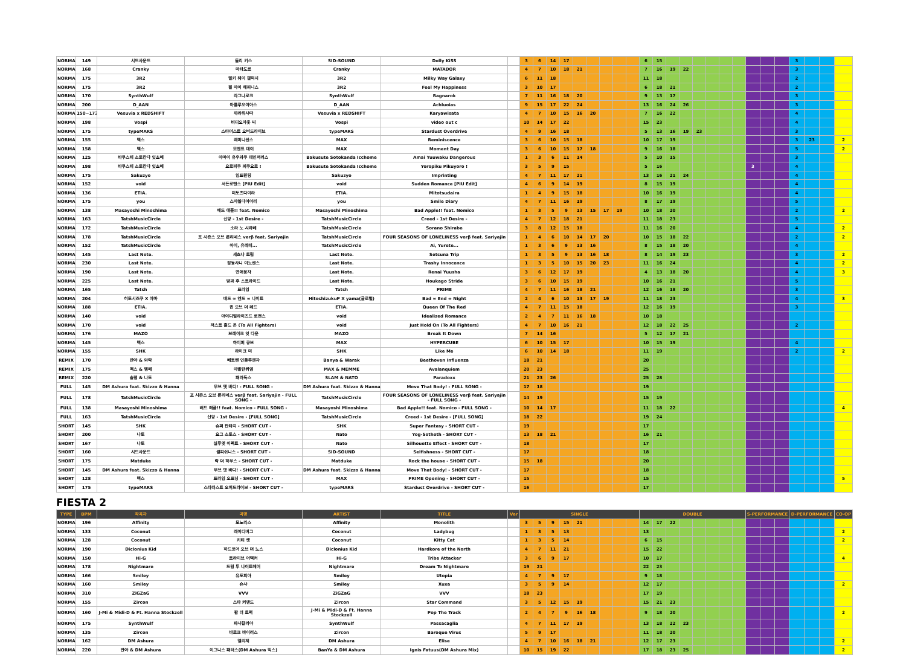| NORMAL | 149 | 시드사운드 | 돌리 키스 | SID-SOUND | Dolly KiSS | | 3 | 6 | 14 | 17 | | | | | | 6 | 15 | | | | | | | | | | 3 | | | |
| NORMAL | 168 | Cranky | 마타도르 | Cranky | MATADOR | | 4 | 7 | 10 | 18 | 21 | | | | | 7 | 16 | 19 | 22 | | | | | | | | 3 | | | |
| NORMAL | 175 | 3R2 | 밀키 웨이 갤럭시 | 3R2 | Milky Way Galaxy | | 6 | 11 | 18 | | | | | | | 11 | 18 | | | | | | | | | | 2 | | | |
| NORMAL | 175 | 3R2 | 필 마이 해피니스 | 3R2 | Feel My Happiness | | 3 | 10 | 17 | | | | | | | 6 | 18 | 21 | | | | | | | | | 2 | | | |
| NORMAL | 170 | SynthWulf | 라그나로크 | SynthWulf | Ragnarok | | 7 | 11 | 16 | 18 | 20 | | | | | 9 | 13 | 17 | | | | | | | | | 3 | | | |
| NORMAL | 200 | D_AAN | 아클루오이아스 | D_AAN | Achluoias | | 9 | 15 | 17 | 22 | 24 | | | | | 13 | 16 | 24 | 26 | | | | | | | | 3 | | | |
| NORMAL | 150~173 | Vesuvia x REDSHIFT | 까랴위사따 | Vesuvia x REDSHIFT | Karyawisata | | 4 | 7 | 10 | 15 | 16 | 20 | | | | 7 | 16 | 22 | | | | | | | | | 4 | | | |
| NORMAL | 198 | Vospi | 비디오아웃 씨 | Vospi | video out c | | 10 | 14 | 17 | 22 | | | | | | 15 | 23 | | | | | | | | | | 4 | | | |
| NORMAL | 175 | typeMARS | 스타더스트 오버드라이브 | typeMARS | Stardust Overdrive | | 4 | 9 | 16 | 18 | | | | | | 5 | 13 | 16 | 19 | 23 | | | | | | | 3 | | | |
| NORMAL | 155 | 맥스 | 레미니센스 | MAX | Reminiscence | | 3 | 6 | 10 | 15 | 18 | | | | | 10 | 17 | 19 | | | | | | | | | 3 | 23 | | 2 |
| NORMAL | 158 | 맥스 | 모멘트 데이 | MAX | Moment Day | | 3 | 6 | 10 | 15 | 17 | 18 | | | | 9 | 16 | 18 | | | | | | | | | 5 | | | 2 |
| NORMAL | 125 | 바쿠스테 소토칸다 잇초메 | 아마이 유우와쿠 데인저러스 | Bakusute Sotokanda Icchome | Amai Yuuwaku Dangerous | | 1 | 3 | 6 | 11 | 14 | | | | | 5 | 10 | 15 | | | | | | | | | 3 | | | |
| NORMAL | 198 | 바쿠스테 소토칸다 잇초메 | 요로피쿠 피쿠요로 ! | Bakusute Sotokanda Icchome | Yoropiku Pikuyoro ! | | 3 | 5 | 9 | 15 | | | | | | 5 | 16 | | | | | | | 3 | | | 4 | | | |
| NORMAL | 175 | Sakuzyo | 임프린팅 | Sakuzyo | Imprinting | | 4 | 7 | 11 | 17 | 21 | | | | | 13 | 16 | 21 | 24 | | | | | | | | 4 | | | |
| NORMAL | 152 | void | 서든로맨스 [PIU Edit] | void | Sudden Romance [PIU Edit] | | 4 | 6 | 9 | 14 | 19 | | | | | 8 | 15 | 19 | | | | | | | | | 4 | | | |
| NORMAL | 136 | ETIA. | 미토츠다이라 | ETIA. | Mitotsudaira | | 1 | 4 | 9 | 15 | 18 | | | | | 10 | 16 | 19 | | | | | | | | | 4 | | | |
| NORMAL | 175 | you | 스마일다이어리 | you | Smile Diary | | 4 | 7 | 11 | 16 | 19 | | | | | 8 | 17 | 19 | | | | | | | | | 5 | | | |
| NORMAL | 138 | Masayoshi Minoshima | 배드 애플!! feat. Nomico | Masayoshi Minoshima | Bad Apple!! feat. Nomico | | 1 | 3 | 5 | 9 | 13 | 15 | 17 | 19 | | 10 | 18 | 20 | | | | | | | | | 2 | | | 2 |
| NORMAL | 163 | TatshMusicCircle | 신앙 - 1st Desire - | TatshMusicCircle | Creed - 1st Desire - | | 4 | 7 | 12 | 18 | 21 | | | | | 11 | 18 | 23 | | | | | | | | | 5 | | | |
| NORMAL | 172 | TatshMusicCircle | 소라 노 시라베 | TatshMusicCircle | Sorano Shirabe | | 3 | 8 | 12 | 15 | 18 | | | | | 11 | 16 | 20 | | | | | | | | | 4 | | | 2 |
| NORMAL | 178 | TatshMusicCircle | 포 시즌스 오브 론리네스 verβ feat. Sariyajin | TatshMusicCircle | FOUR SEASONS OF LONELINESS verβ feat. Sariyajin | | 1 | 4 | 6 | 10 | 14 | 17 | 20 | | | 10 | 15 | 18 | 22 | | | | | | | | 2 | | | 2 |
| NORMAL | 152 | TatshMusicCircle | 아이, 유레테... | TatshMusicCircle | Ai, Yurete... | | 1 | 3 | 6 | 9 | 13 | 16 | | | | 8 | 15 | 18 | 20 | | | | | | | | 4 | | | |
| NORMAL | 145 | Last Note. | 세츠나 트립 | Last Note. | Setsuna Trip | | 1 | 3 | 5 | 9 | 13 | 16 | 18 | | | 8 | 14 | 19 | 23 | | | | | | | | 3 | | | 2 |
| NORMAL | 230 | Last Note. | 잡동사니 이노센스 | Last Note. | Trashy Innocence | | 1 | 3 | 5 | 10 | 15 | 20 | 23 | | | 11 | 16 | 24 | | | | | | | | | 4 | | | 2 |
| NORMAL | 190 | Last Note. | 연애용자 | Last Note. | Renai Yuusha | | 3 | 6 | 12 | 17 | 19 | | | | | 4 | 13 | 18 | 20 | | | | | | | | 4 | | | 3 |
| NORMAL | 225 | Last Note. | 방과 후 스트라이드 | Last Note. | Houkago Stride | | 3 | 6 | 10 | 15 | 19 | | | | | 10 | 16 | 21 | | | | | | | | | 5 | | | |
| NORMAL | 165 | Tatsh | 프라임 | Tatsh | PRIME | | 4 | 7 | 11 | 16 | 18 | 21 | | | | 12 | 16 | 18 | 20 | | | | | | | | 3 | | | |
| NORMAL | 204 | 히토시즈쿠 X 야마 | 배드 ∞ 엔드 ∞ 나이트 | HitoshizukuP X yama(글로벌) | Bad ∞ End ∞ Night | | 2 | 4 | 6 | 10 | 13 | 17 | 19 | | | 11 | 18 | 23 | | | | | | | | | 4 | | | 3 |
| NORMAL | 188 | ETIA. | 퀸 오브 더 레드 | ETIA. | Queen Of The Red | | 4 | 7 | 11 | 15 | 18 | | | | | 12 | 16 | 19 | | | | | | | | | 3 | | | |
| NORMAL | 140 | void | 아이디얼라이즈드 로맨스 | void | Idealized Romance | | 2 | 4 | 7 | 11 | 16 | 18 | | | | 10 | 18 | | | | | | | | | | | | | |
| NORMAL | 170 | void | 저스트 홀드 온 (To All Fighters) | void | Just Hold On (To All Fighters) | | 4 | 7 | 10 | 16 | 21 | | | | | 12 | 18 | 22 | 25 | | | | | | | | 2 | | | |
| NORMAL | 176 | MAZO | 브레이크 잇 다운 | MAZO | Break It Down | | 7 | 14 | 16 | | | | | | | 5 | 12 | 17 | 21 | | | | | | | | | | | |
| NORMAL | 145 | 맥스 | 하이퍼 큐브 | MAX | HYPERCUBE | | 6 | 10 | 15 | 17 | | | | | | 10 | 15 | 19 | | | | | | | | | 4 | | | |
| NORMAL | 155 | SHK | 라이크 미 | SHK | Like Me | | 6 | 10 | 14 | 18 | | | | | | 11 | 19 | | | | | | | | | | 2 | | | 2 |
| REMIX | 170 | 반야 & 와락 | 베토벤 인플루엔자 | Banya & Warak | Beethoven Influenza | | 18 | 21 | | | | | | | | 20 | | | | | | | | | | | | | | |
| REMIX | 175 | 맥스 & 멤메 | 아발란퀴엠 | MAX & MEMME | Avalanquiem | | 20 | 23 | | | | | | | | 25 | | | | | | | | | | | | | | |
| REMIX | 220 | 슬램 & 나토 | 패러독스 | SLAM & NATO | Paradoxx | | 21 | 23 | 26 | | | | | | | 25 | 28 | | | | | | | | | | | | | |
| FULL | 145 | DM Ashura feat. Skizzo & Hanna | 무브 댓 바디! - FULL SONG - | DM Ashura feat. Skizzo & Hanna | Move That Body! - FULL SONG - | | 17 | 18 | | | | | | | | 19 | | | | | | | | | | | | | | |
| FULL | 178 | TatshMusicCircle | 포 시즌스 오브 론리네스 verβ feat. Sariyajin - FULL SONG - | TatshMusicCircle | FOUR SEASONS OF LONELINESS verβ feat. Sariyajin - FULL SONG - | | 14 | 19 | | | | | | | | 15 | 19 | | | | | | | | | | | | | |
| FULL | 138 | Masayoshi Minoshima | 배드 애플!! feat. Nomico - FULL SONG - | Masayoshi Minoshima | Bad Apple!! feat. Nomico - FULL SONG - | | 10 | 14 | 17 | | | | | | | 11 | 18 | 22 | | | | | | | | | | | | 4 |
| FULL | 163 | TatshMusicCircle | 신앙 - 1st Desire - [FULL SONG] | TatshMusicCircle | Creed - 1st Desire - [FULL SONG] | | 18 | 22 | | | | | | | | 19 | 24 | | | | | | | | | | | | | |
| SHORT | 145 | SHK | 슈퍼 판타지 - SHORT CUT - | SHK | Super Fantasy - SHORT CUT - | | 19 | | | | | | | | | 17 | | | | | | | | | | | | | | |
| SHORT | 200 | 나토 | 요그 소토스 - SHORT CUT - | Nato | Yog-Sothoth - SHORT CUT - | | 13 | 18 | 21 | | | | | | | 16 | 21 | | | | | | | | | | | | | |
| SHORT | 167 | 나토 | 실루엣 이펙트 - SHORT CUT - | Nato | Silhouette Effect - SHORT CUT - | | 18 | | | | | | | | | 17 | | | | | | | | | | | | | | |
| SHORT | 160 | 시드사운드 | 셀피쉬니스 - SHORT CUT - | SID-SOUND | Selfishness - SHORT CUT - | | 17 | | | | | | | | | 18 | | | | | | | | | | | | | | |
| SHORT | 175 | Matduke | 락 더 하우스 - SHORT CUT - | Matduke | Rock the house - SHORT CUT - | | 15 | 18 | | | | | | | | 20 | | | | | | | | | | | | | | |
| SHORT | 145 | DM Ashura feat. Skizzo & Hanna | 무브 댓 바디! - SHORT CUT - | DM Ashura feat. Skizzo & Hanna | Move That Body! - SHORT CUT - | | 17 | | | | | | | | | 18 | | | | | | | | | | | | | | |
| SHORT | 128 | 맥스 | 프라임 오프닝 - SHORT CUT - | MAX | PRIME Opening - SHORT CUT - | | 15 | | | | | | | | | 15 | | | | | | | | | | | | | | 5 |
| SHORT | 175 | typeMARS | 스타더스트 오버드라이브 - SHORT CUT - | typeMARS | Stardust Overdrive - SHORT CUT - | | 16 | | | | | | | | | 17 | | | | | | | | | | | | | | |
FIESTA 2
| TYPE | BPM | 작곡자 | 곡명 | ARTIST | TITLE | Ver | SINGLE | | | | | | | | | DOUBLE | | | | | | | | S-PERFORMANCE | | | D-PERFORMANCE | | | CO-OP |
| --- | --- | --- | --- | --- | --- | --- | --- | --- | --- | --- | --- | --- | --- | --- | --- | --- | --- | --- | --- | --- | --- | --- | --- | --- | --- | --- | --- | --- | --- | --- |
| NORMAL | 196 | Affinity | 모노리스 | Affinity | Monolith | | 3 | 5 | 9 | 15 | 21 | | | | | 14 | 17 | 22 | | | | | | | | | | | | |
| NORMAL | 133 | Coconut | 레이디버그 | Coconut | Ladybug | | 1 | 3 | 5 | 13 | | | | | | 13 | | | | | | | | | | | | | | 2 |
| NORMAL | 128 | Coconut | 키티 캣 | Coconut | Kitty Cat | | 1 | 3 | 5 | 14 | | | | | | 6 | 15 | | | | | | | | | | | | | 2 |
| NORMAL | 190 | Diclonius Kid | 하드코어 오브 더 노스 | Diclonius Kid | Hardkore of the North | | 4 | 7 | 11 | 21 | | | | | | 15 | 22 | | | | | | | | | | | | | |
| NORMAL | 150 | Hi-G | 트라이브 어택커 | Hi-G | Tribe Attacker | | 3 | 6 | 9 | 17 | | | | | | 10 | 17 | | | | | | | | | | | | | 4 |
| NORMAL | 178 | Nightmare | 드림 투 나이트메어 | Nightmare | Dream To Nightmare | | 19 | 21 | | | | | | | | 22 | 23 | | | | | | | | | | | | | |
| NORMAL | 166 | Smiley | 유토피아 | Smiley | Utopia | | 4 | 7 | 9 | 17 | | | | | | 9 | 18 | | | | | | | | | | | | | |
| NORMAL | 160 | Smiley | 슈샤 | Smiley | Xuxa | | 3 | 5 | 9 | 14 | | | | | | 12 | 17 | | | | | | | | | | | | | 2 |
| NORMAL | 310 | ZiGZaG | VVV | ZiGZaG | VVV | | 18 | 23 | | | | | | | | 17 | 19 | | | | | | | | | | | | | |
| NORMAL | 155 | Zircon | 스타 커맨드 | Zircon | Star Command | | 3 | 5 | 12 | 15 | 19 | | | | | 15 | 21 | 23 | | | | | | | | | | | | |
| NORMAL | 160 | J-Mi & Midi-D & Ft. Hanna Stockzell | 팝 더 트랙 | J-Mi & Midi-D & Ft. Hanna Stockzell | Pop The Track | | 2 | 4 | 7 | 9 | 16 | 18 | | | | 9 | 18 | 20 | | | | | | | | | | | | 2 |
| NORMAL | 175 | SynthWulf | 파사칼리아 | SynthWulf | Passacaglia | | 4 | 7 | 11 | 17 | 19 | | | | | 13 | 18 | 22 | 23 | | | | | | | | | | | |
| NORMAL | 135 | Zircon | 바로크 바이러스 | Zircon | Baroque Virus | | 5 | 9 | 17 | | | | | | | 11 | 18 | 20 | | | | | | | | | | | | |
| NORMAL | 162 | DM Ashura | 엘리제 | DM Ashura | Elise | | 4 | 7 | 10 | 16 | 18 | 21 | | | | 12 | 17 | 23 | | | | | | | | | | | | 2 |
| NORMAL | 220 | 반야 & DM Ashura | 이그니스 패터스(DM Ashura 믹스) | BanYa & DM Ashura | Ignis Fatuus(DM Ashura Mix) | | 10 | 15 | 19 | 22 | | | | | | 17 | 18 | 23 | 25 | | | | | | | | | | | 2 |